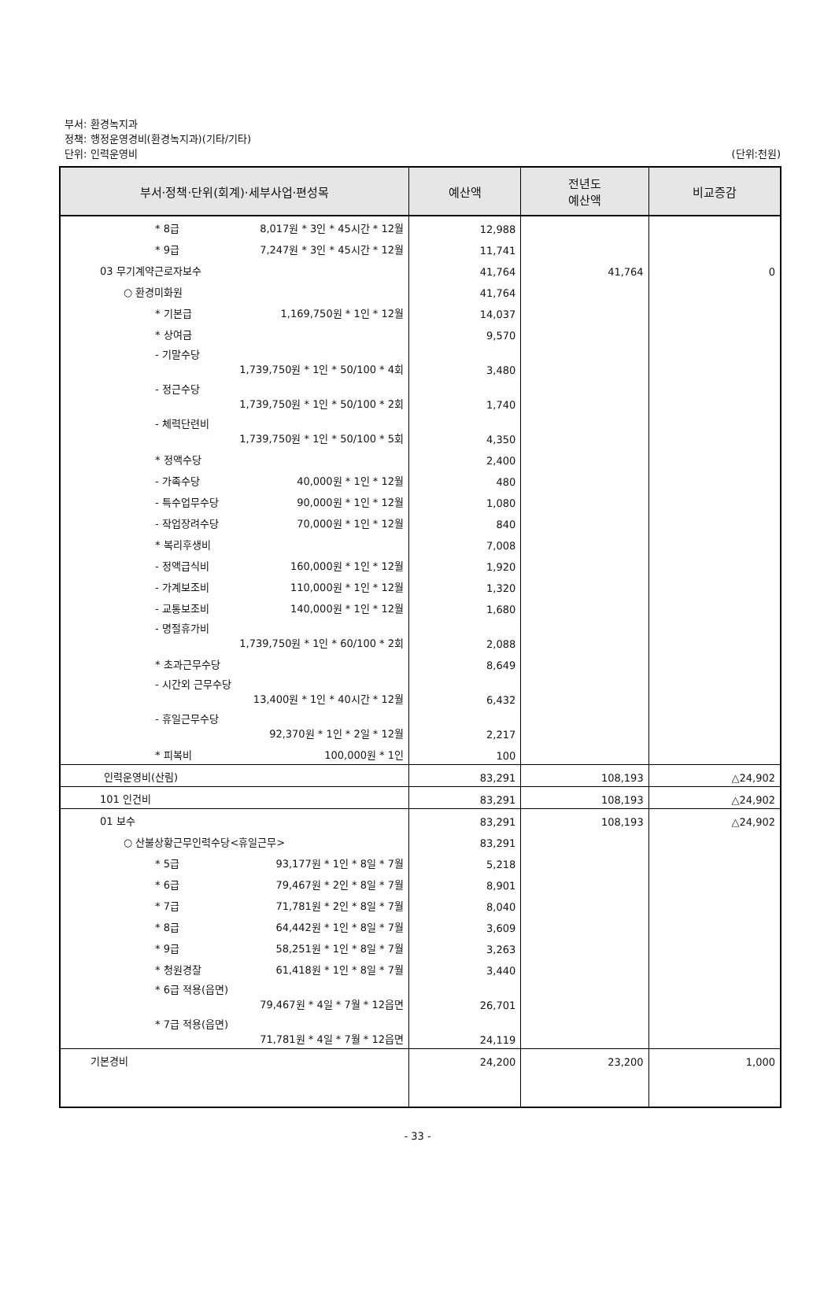부서: 환경녹지과
정책: 행정운영경비(환경녹지과)(기타/기타)
단위: 인력운영비
(단위:천원)
| 부서·정책·단위(회계)·세부사업·편성목 | 예산액 | 전년도 예산액 | 비교증감 |
| --- | --- | --- | --- |
| * 8급 8,017원 * 3인 * 45시간 * 12월 | 12,988 | | |
| * 9급 7,247원 * 3인 * 45시간 * 12월 | 11,741 | | |
| 03 무기계약근로자보수 | 41,764 | 41,764 | 0 |
| ○ 환경미화원 | 41,764 | | |
| * 기본급 1,169,750원 * 1인 * 12월 | 14,037 | | |
| * 상여금 | 9,570 | | |
| - 기말수당 1,739,750원 * 1인 * 50/100 * 4회 | 3,480 | | |
| - 정근수당 1,739,750원 * 1인 * 50/100 * 2회 | 1,740 | | |
| - 체력단련비 1,739,750원 * 1인 * 50/100 * 5회 | 4,350 | | |
| * 정액수당 | 2,400 | | |
| - 가족수당 40,000원 * 1인 * 12월 | 480 | | |
| - 특수업무수당 90,000원 * 1인 * 12월 | 1,080 | | |
| - 작업장려수당 70,000원 * 1인 * 12월 | 840 | | |
| * 복리후생비 | 7,008 | | |
| - 정액급식비 160,000원 * 1인 * 12월 | 1,920 | | |
| - 가계보조비 110,000원 * 1인 * 12월 | 1,320 | | |
| - 교통보조비 140,000원 * 1인 * 12월 | 1,680 | | |
| - 명절휴가비 1,739,750원 * 1인 * 60/100 * 2회 | 2,088 | | |
| * 초과근무수당 | 8,649 | | |
| - 시간외 근무수당 13,400원 * 1인 * 40시간 * 12월 | 6,432 | | |
| - 휴일근무수당 92,370원 * 1인 * 2일 * 12월 | 2,217 | | |
| * 피복비 100,000원 * 1인 | 100 | | |
| 인력운영비(산림) | 83,291 | 108,193 | △24,902 |
| 101 인건비 | 83,291 | 108,193 | △24,902 |
| 01 보수 | 83,291 | 108,193 | △24,902 |
| ○ 산불상황근무인력수당<휴일근무> | 83,291 | | |
| * 5급 93,177원 * 1인 * 8일 * 7월 | 5,218 | | |
| * 6급 79,467원 * 2인 * 8일 * 7월 | 8,901 | | |
| * 7급 71,781원 * 2인 * 8일 * 7월 | 8,040 | | |
| * 8급 64,442원 * 1인 * 8일 * 7월 | 3,609 | | |
| * 9급 58,251원 * 1인 * 8일 * 7월 | 3,263 | | |
| * 청원경찰 61,418원 * 1인 * 8일 * 7월 | 3,440 | | |
| * 6급 적용(읍면) 79,467원 * 4일 * 7월 * 12읍면 | 26,701 | | |
| * 7급 적용(읍면) 71,781원 * 4일 * 7월 * 12읍면 | 24,119 | | |
| 기본경비 | 24,200 | 23,200 | 1,000 |
- 33 -